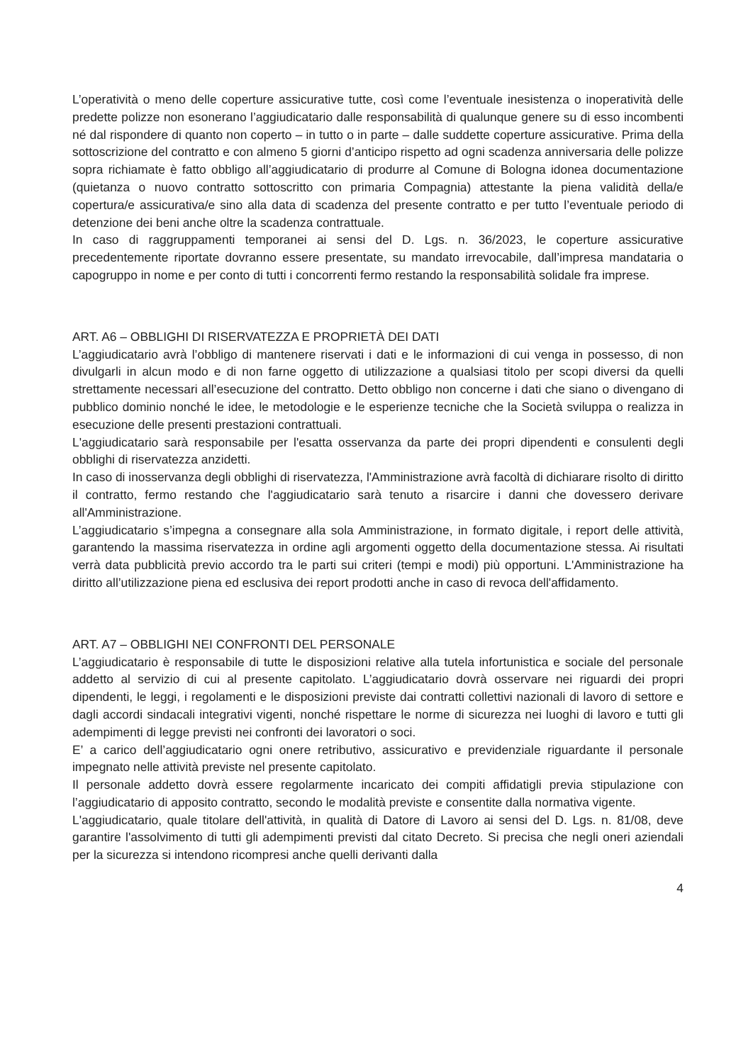L’operatività o meno delle coperture assicurative tutte, così come l’eventuale inesistenza o inoperatività delle predette polizze non esonerano l’aggiudicatario dalle responsabilità di qualunque genere su di esso incombenti né dal rispondere di quanto non coperto – in tutto o in parte – dalle suddette coperture assicurative. Prima della sottoscrizione del contratto e con almeno 5 giorni d’anticipo rispetto ad ogni scadenza anniversaria delle polizze sopra richiamate è fatto obbligo all’aggiudicatario di produrre al Comune di Bologna idonea documentazione (quietanza o nuovo contratto sottoscritto con primaria Compagnia) attestante la piena validità della/e copertura/e assicurativa/e sino alla data di scadenza del presente contratto e per tutto l’eventuale periodo di detenzione dei beni anche oltre la scadenza contrattuale.
In caso di raggruppamenti temporanei ai sensi del D. Lgs. n. 36/2023, le coperture assicurative precedentemente riportate dovranno essere presentate, su mandato irrevocabile, dall’impresa mandataria o capogruppo in nome e per conto di tutti i concorrenti fermo restando la responsabilità solidale fra imprese.
ART. A6 – OBBLIGHI DI RISERVATEZZA E PROPRIETÀ DEI DATI
L’aggiudicatario avrà l’obbligo di mantenere riservati i dati e le informazioni di cui venga in possesso, di non divulgarli in alcun modo e di non farne oggetto di utilizzazione a qualsiasi titolo per scopi diversi da quelli strettamente necessari all’esecuzione del contratto. Detto obbligo non concerne i dati che siano o divengano di pubblico dominio nonché le idee, le metodologie e le esperienze tecniche che la Società sviluppa o realizza in esecuzione delle presenti prestazioni contrattuali.
L'aggiudicatario sarà responsabile per l'esatta osservanza da parte dei propri dipendenti e consulenti degli obblighi di riservatezza anzidetti.
In caso di inosservanza degli obblighi di riservatezza, l'Amministrazione avrà facoltà di dichiarare risolto di diritto il contratto, fermo restando che l'aggiudicatario sarà tenuto a risarcire i danni che dovessero derivare all'Amministrazione.
L’aggiudicatario s’impegna a consegnare alla sola Amministrazione, in formato digitale, i report delle attività, garantendo la massima riservatezza in ordine agli argomenti oggetto della documentazione stessa. Ai risultati verrà data pubblicità previo accordo tra le parti sui criteri (tempi e modi) più opportuni. L'Amministrazione ha diritto all’utilizzazione piena ed esclusiva dei report prodotti anche in caso di revoca dell'affidamento.
ART. A7 – OBBLIGHI NEI CONFRONTI DEL PERSONALE
L’aggiudicatario è responsabile di tutte le disposizioni relative alla tutela infortunistica e sociale del personale addetto al servizio di cui al presente capitolato. L’aggiudicatario dovrà osservare nei riguardi dei propri dipendenti, le leggi, i regolamenti e le disposizioni previste dai contratti collettivi nazionali di lavoro di settore e dagli accordi sindacali integrativi vigenti, nonché rispettare le norme di sicurezza nei luoghi di lavoro e tutti gli adempimenti di legge previsti nei confronti dei lavoratori o soci.
E’ a carico dell’aggiudicatario ogni onere retributivo, assicurativo e previdenziale riguardante il personale impegnato nelle attività previste nel presente capitolato.
Il personale addetto dovrà essere regolarmente incaricato dei compiti affidatigli previa stipulazione con l’aggiudicatario di apposito contratto, secondo le modalità previste e consentite dalla normativa vigente.
L'aggiudicatario, quale titolare dell'attività, in qualità di Datore di Lavoro ai sensi del D. Lgs. n. 81/08, deve garantire l'assolvimento di tutti gli adempimenti previsti dal citato Decreto. Si precisa che negli oneri aziendali per la sicurezza si intendono ricompresi anche quelli derivanti dalla
4